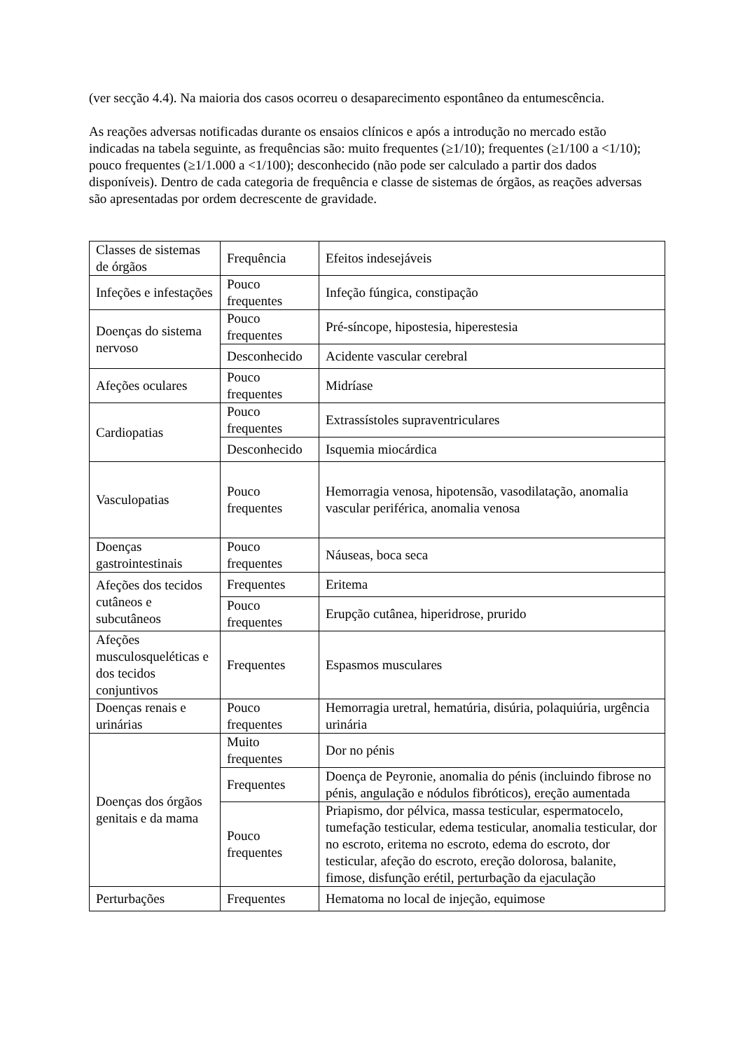(ver secção 4.4). Na maioria dos casos ocorreu o desaparecimento espontâneo da entumescência.
As reações adversas notificadas durante os ensaios clínicos e após a introdução no mercado estão indicadas na tabela seguinte, as frequências são: muito frequentes (≥1/10); frequentes (≥1/100 a <1/10); pouco frequentes (≥1/1.000 a <1/100); desconhecido (não pode ser calculado a partir dos dados disponíveis). Dentro de cada categoria de frequência e classe de sistemas de órgãos, as reações adversas são apresentadas por ordem decrescente de gravidade.
| Classes de sistemas de órgãos | Frequência | Efeitos indesejáveis |
| Infeções e infestações | Pouco frequentes | Infeção fúngica, constipação |
| Doenças do sistema nervoso | Pouco frequentes | Pré-síncope, hipostesia, hiperestesia |
| | Desconhecido | Acidente vascular cerebral |
| Afeções oculares | Pouco frequentes | Midríase |
| Cardiopatias | Pouco frequentes | Extrassístoles supraventriculares |
| | Desconhecido | Isquemia miocárdica |
| Vasculopatias | Pouco frequentes | Hemorragia venosa, hipotensão, vasodilatação, anomalia vascular periférica, anomalia venosa |
| Doenças gastrointestinais | Pouco frequentes | Náuseas, boca seca |
| Afeções dos tecidos cutâneos e subcutâneos | Frequentes | Eritema |
| | Pouco frequentes | Erupção cutânea, hiperidrose, prurido |
| Afeções musculosqueléticas e dos tecidos conjuntivos | Frequentes | Espasmos musculares |
| Doenças renais e urinárias | Pouco frequentes | Hemorragia uretral, hematúria, disúria, polaquiúria, urgência urinária |
| Doenças dos órgãos genitais e da mama | Muito frequentes | Dor no pénis |
| | Frequentes | Doença de Peyronie, anomalia do pénis (incluindo fibrose no pénis, angulação e nódulos fibróticos), ereção aumentada |
| | Pouco frequentes | Priapismo, dor pélvica, massa testicular, espermatocelo, tumefação testicular, edema testicular, anomalia testicular, dor no escroto, eritema no escroto, edema do escroto, dor testicular, afeção do escroto, ereção dolorosa, balanite, fimose, disfunção erétil, perturbação da ejaculação |
| Perturbações | Frequentes | Hematoma no local de injeção, equimose |